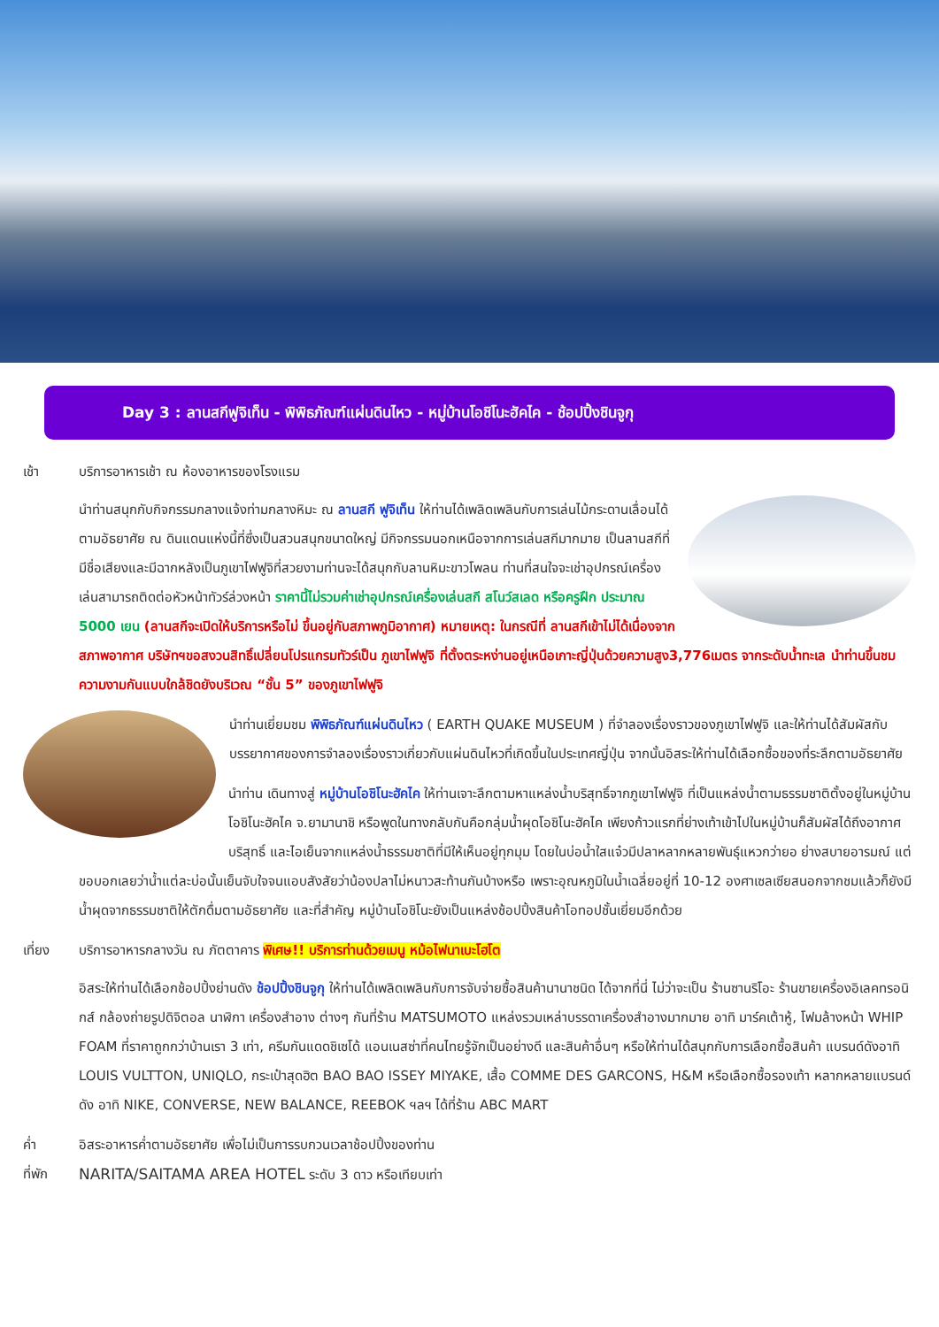Day 3 : ลานสกีฟูจิเท็น - พิพิธภัณฑ์แผ่นดินไหว - หมู่บ้านโอชิโนะฮัคไค - ช้อปปิ้งชินจูกุ
เช้า บริการอาหารเช้า ณ ห้องอาหารของโรงแรม
นำท่านสนุกกับกิจกรรมกลางแจ้งท่ามกลางหิมะ ณ ลานสกี ฟูจิเท็น ให้ท่านได้เพลิดเพลินกับการเล่นไม้กระดานเลื่อนได้ตามอัธยาศัย ณ ดินแดนแห่งนี้ที่ซึ่งเป็นสวนสนุกขนาดใหญ่ มีกิจกรรมนอกเหนือจากการเล่นสกีมากมาย เป็นลานสกีที่มีชื่อเสียงและมีฉากหลังเป็นภูเขาไฟฟูจิที่สวยงามท่านจะได้สนุกกับลานหิมะขาวโพลน ท่านที่สนใจจะเช่าอุปกรณ์เครื่องเล่นสามารถติดต่อหัวหน้าทัวร์ล่วงหน้า ราคานี้ไม่รวมค่าเช่าอุปกรณ์เครื่องเล่นสกี สโนว์สเลด หรือครูฝึก ประมาณ 5000 เยน (ลานสกีจะเปิดให้บริการหรือไม่ ขึ้นอยู่กับสภาพภูมิอากาศ) หมายเหตุ: ในกรณีที่ ลานสกีเข้าไม่ได้เนื่องจากสภาพอากาศ บริษัทฯขอสงวนสิทธิ์เปลี่ยนโปรแกรมทัวร์เป็น ภูเขาไฟฟูจิ ที่ตั้งตระหง่านอยู่เหนือเกาะญี่ปุ่นด้วยความสูง3,776เมตร จากระดับน้ำทะเล นำท่านขึ้นชมความงามกันแบบใกล้ชิดยังบริเวณ “ชั้น 5” ของภูเขาไฟฟูจิ
นำท่านเยี่ยมชม พิพิธภัณฑ์แผ่นดินไหว ( EARTH QUAKE MUSEUM ) ที่จำลองเรื่องราวของภูเขาไฟฟูจิ และให้ท่านได้สัมผัสกับบรรยากาศของการจำลองเรื่องราวเกี่ยวกับแผ่นดินไหวที่เกิดขึ้นในประเทศญี่ปุ่น จากนั้นอิสระให้ท่านได้เลือกซื้อของที่ระลึกตามอัธยาศัย
นำท่าน เดินทางสู่ หมู่บ้านโอชิโนะฮัคไค ให้ท่านเจาะลึกตามหาแหล่งน้ำบริสุทธิ์จากภูเขาไฟฟูจิ ที่เป็นแหล่งน้ำตามธรรมชาติตั้งอยู่ในหมู่บ้านโอชิโนะฮัคไค จ.ยามานาชิ หรือพูดในทางกลับกันคือกลุ่มน้ำผุดโอชิโนะฮัคไค เพียงก้าวแรกที่ย่างเท้าเข้าไปในหมู่บ้านก็สัมผัสได้ถึงอากาศบริสุทธิ์ และไอเย็นจากแหล่งน้ำธรรมชาติที่มีให้เห็นอยู่ทุกมุม โดยในบ่อน้ำใสแจ๋วมีปลาหลากหลายพันธุ์แหวกว่ายอ ย่างสบายอารมณ์ แต่ขอบอกเลยว่าน้ำแต่ละบ่อนั้นเย็นจับใจจนแอบสังสัยว่าน้องปลาไม่หนาวสะท้านกันบ้างหรือ เพราะอุณหภูมิในน้ำเฉลี่ยอยู่ที่ 10-12 องศาเซลเซียสนอกจากชมแล้วก็ยังมีน้ำผุดจากธรรมชาติให้ตักดื่มตามอัธยาศัย และที่สำคัญ หมู่บ้านโอชิโนะยังเป็นแหล่งช้อปปิ้งสินค้าโอทอปชั้นเยี่ยมอีกด้วย
เที่ยง บริการอาหารกลางวัน ณ ภัตตาคาร พิเศษ!! บริการท่านด้วยเมนู หม้อไฟนาเบะโฮโต
อิสระให้ท่านได้เลือกช้อปปิ้งย่านดัง ช้อปปิ้งชินจูกุ ให้ท่านได้เพลิดเพลินกับการจับจ่ายซื้อสินค้านานาชนิด ได้จากที่นี่ ไม่ว่าจะเป็น ร้านซานริโอะ ร้านขายเครื่องอิเลคทรอนิกส์ กล้องถ่ายรูปดิจิตอล นาฬิกา เครื่องสำอาง ต่างๆ กันที่ร้าน MATSUMOTO แหล่งรวมเหล่าบรรดาเครื่องสำอางมากมาย อาทิ มาร์คเต้าหู้, โฟมล้างหน้า WHIP FOAM ที่ราคาถูกกว่าบ้านเรา 3 เท่า, ครีมกันแดดชิเซโด้ แอนเนสซ่าที่คนไทยรู้จักเป็นอย่างดี และสินค้าอื่นๆ หรือให้ท่านได้สนุกกับการเลือกซื้อสินค้า แบรนด์ดังอาทิ LOUIS VULTTON, UNIQLO, กระเป๋าสุดฮิต BAO BAO ISSEY MIYAKE, เสื้อ COMME DES GARCONS, H&M หรือเลือกซื้อรองเท้า หลากหลายแบรนด์ดัง อาทิ NIKE, CONVERSE, NEW BALANCE, REEBOK ฯลฯ ได้ที่ร้าน ABC MART
ค่ำ อิสระอาหารค่ำตามอัธยาศัย เพื่อไม่เป็นการรบกวนเวลาช้อปปิ้งของท่าน
ที่พัก NARITA/SAITAMA AREA HOTEL ระดับ 3 ดาว หรือเทียบเท่า